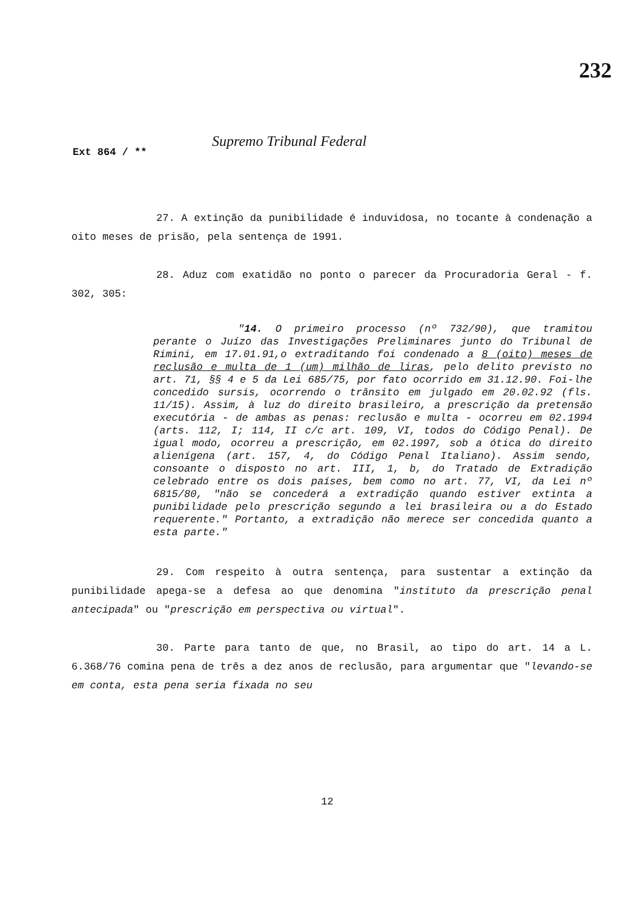232
Ext 864 / ** Supremo Tribunal Federal
27. A extinção da punibilidade é induvidosa, no tocante à condenação a oito meses de prisão, pela sentença de 1991.
28. Aduz com exatidão no ponto o parecer da Procuradoria Geral - f. 302, 305:
"14. O primeiro processo (nº 732/90), que tramitou perante o Juízo das Investigações Preliminares junto do Tribunal de Rimini, em 17.01.91,o extraditando foi condenado a 8 (oito) meses de reclusão e multa de 1 (um) milhão de liras, pelo delito previsto no art. 71, §§ 4 e 5 da Lei 685/75, por fato ocorrido em 31.12.90. Foi-lhe concedido sursis, ocorrendo o trânsito em julgado em 20.02.92 (fls. 11/15). Assim, à luz do direito brasileiro, a prescrição da pretensão executória - de ambas as penas: reclusão e multa - ocorreu em 02.1994 (arts. 112, I; 114, II c/c art. 109, VI, todos do Código Penal). De igual modo, ocorreu a prescrição, em 02.1997, sob a ótica do direito alienígena (art. 157, 4, do Código Penal Italiano). Assim sendo, consoante o disposto no art. III, 1, b, do Tratado de Extradição celebrado entre os dois países, bem como no art. 77, VI, da Lei nº 6815/80, "não se concederá a extradição quando estiver extinta a punibilidade pelo prescrição segundo a lei brasileira ou a do Estado requerente." Portanto, a extradição não merece ser concedida quanto a esta parte."
29. Com respeito à outra sentença, para sustentar a extinção da punibilidade apega-se a defesa ao que denomina "instituto da prescrição penal antecipada" ou "prescrição em perspectiva ou virtual".
30. Parte para tanto de que, no Brasil, ao tipo do art. 14 a L. 6.368/76 comina pena de três a dez anos de reclusão, para argumentar que "levando-se em conta, esta pena seria fixada no seu
12